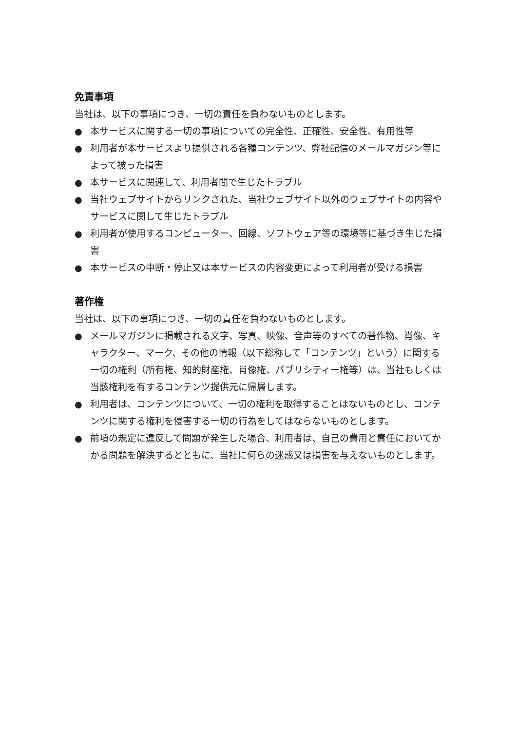免責事項
当社は、以下の事項につき、一切の責任を負わないものとします。
● 本サービスに関する一切の事項についての完全性、正確性、安全性、有用性等
● 利用者が本サービスより提供される各種コンテンツ、弊社配信のメールマガジン等によって被った損害
● 本サービスに関連して、利用者間で生じたトラブル
● 当社ウェブサイトからリンクされた、当社ウェブサイト以外のウェブサイトの内容やサービスに関して生じたトラブル
● 利用者が使用するコンピューター、回線、ソフトウェア等の環境等に基づき生じた損害
● 本サービスの中断・停止又は本サービスの内容変更によって利用者が受ける損害
著作権
当社は、以下の事項につき、一切の責任を負わないものとします。
● メールマガジンに掲載される文字、写真、映像、音声等のすべての著作物、肖像、キャラクター、マーク、その他の情報（以下総称して「コンテンツ」という）に関する一切の権利（所有権、知的財産権、肖像権、パブリシティー権等）は、当社もしくは当該権利を有するコンテンツ提供元に帰属します。
● 利用者は、コンテンツについて、一切の権利を取得することはないものとし、コンテンツに関する権利を侵害する一切の行為をしてはならないものとします。
● 前項の規定に違反して問題が発生した場合、利用者は、自己の費用と責任においてかかる問題を解決するとともに、当社に何らの迷惑又は損害を与えないものとします。